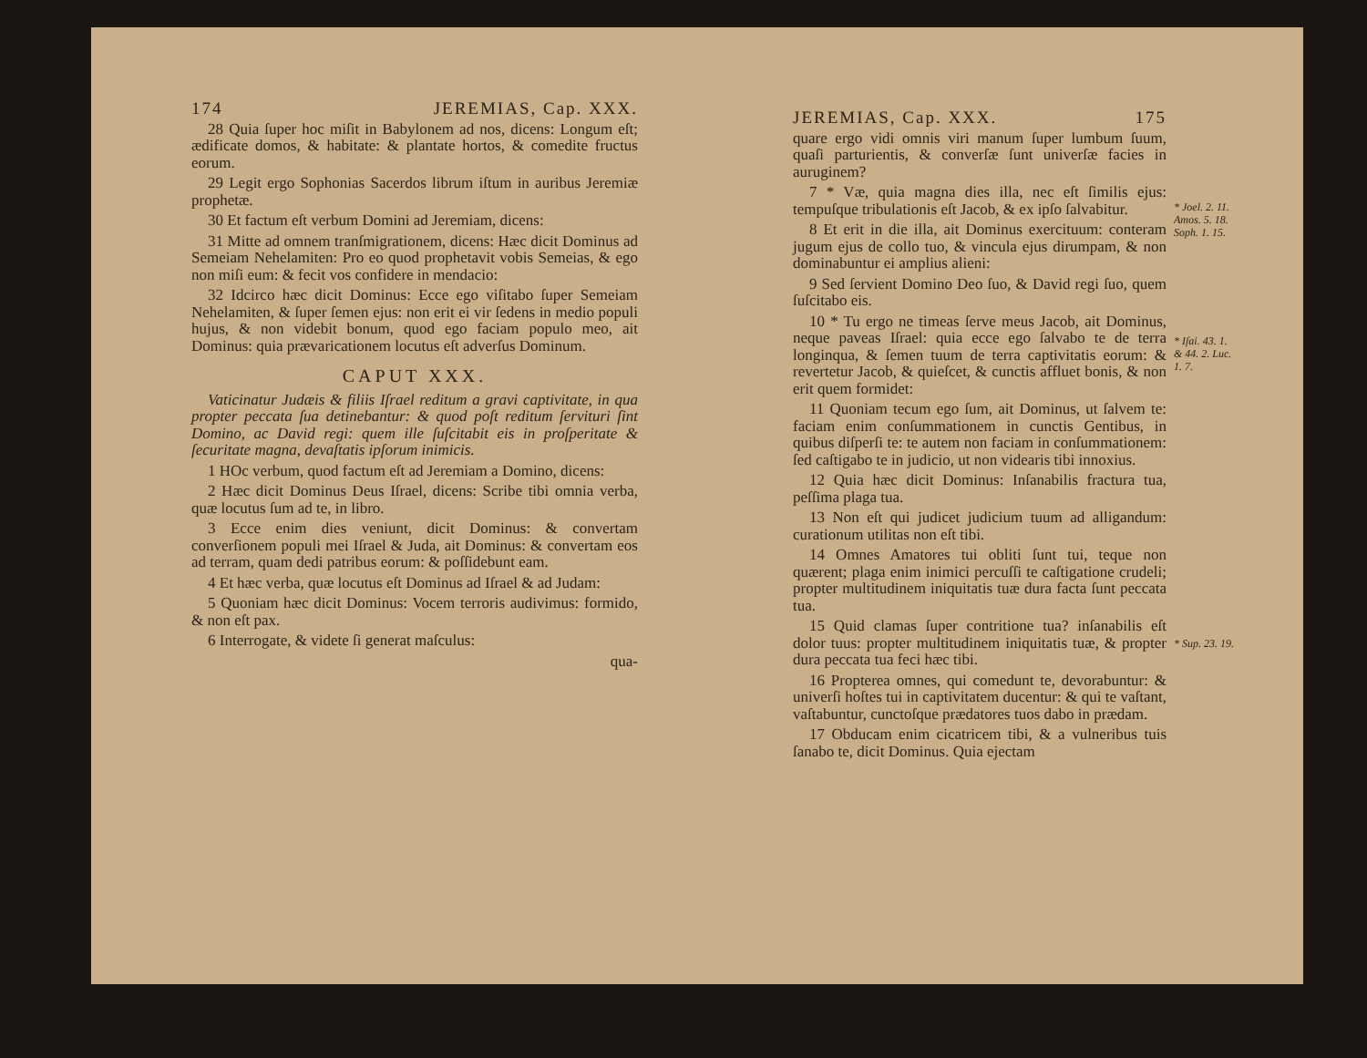174 JEREMIAS, Cap. XXX.
28 Quia ſuper hoc miſit in Babylonem ad nos, dicens: Longum eſt; ædificate domos, & habitate: & plantate hortos, & comedite fructus eorum.
29 Legit ergo Sophonias Sacerdos librum iſtum in auribus Jeremiæ prophetæ.
30 Et factum eſt verbum Domini ad Jeremiam, dicens:
31 Mitte ad omnem tranſmigrationem, dicens: Hæc dicit Dominus ad Semeiam Nehelamiten: Pro eo quod prophetavit vobis Semeias, & ego non miſi eum: & fecit vos confidere in mendacio:
32 Idcirco hæc dicit Dominus: Ecce ego viſitabo ſuper Semeiam Nehelamiten, & ſuper ſemen ejus: non erit ei vir ſedens in medio populi hujus, & non videbit bonum, quod ego faciam populo meo, ait Dominus: quia prævaricationem locutus eſt adverſus Dominum.
CAPUT XXX.
Vaticinatur Judæis & filiis Iſrael reditum a gravi captivitate, in qua propter peccata ſua detinebantur: & quod poſt reditum ſervituri ſint Domino, ac David regi: quem ille ſuſcitabit eis in proſperitate & ſecuritate magna, devaſtatis ipſorum inimicis.
1 HOc verbum, quod factum eſt ad Jeremiam a Domino, dicens:
2 Hæc dicit Dominus Deus Iſrael, dicens: Scribe tibi omnia verba, quæ locutus ſum ad te, in libro.
3 Ecce enim dies veniunt, dicit Dominus: & convertam converſionem populi mei Iſrael & Juda, ait Dominus: & convertam eos ad terram, quam dedi patribus eorum: & poſſidebunt eam.
4 Et hæc verba, quæ locutus eſt Dominus ad Iſrael & ad Judam:
5 Quoniam hæc dicit Dominus: Vocem terroris audivimus: formido, & non eſt pax.
6 Interrogate, & videte ſi generat maſculus:
qua-
JEREMIAS, Cap. XXX. 175
quare ergo vidi omnis viri manum ſuper lumbum ſuum, quaſi parturientis, & converſæ ſunt univerſæ facies in auruginem?
7 * Væ, quia magna dies illa, nec eſt ſimilis ejus: tempuſque tribulationis eſt Jacob, & ex ipſo ſalvabitur.
8 Et erit in die illa, ait Dominus exercituum: conteram jugum ejus de collo tuo, & vincula ejus dirumpam, & non dominabuntur ei amplius alieni:
9 Sed ſervient Domino Deo ſuo, & David regi ſuo, quem ſuſcitabo eis.
10 * Tu ergo ne timeas ſerve meus Jacob, ait Dominus, neque paveas Iſrael: quia ecce ego ſalvabo te de terra longinqua, & ſemen tuum de terra captivitatis eorum: & revertetur Jacob, & quieſcet, & cunctis affluet bonis, & non erit quem formidet:
11 Quoniam tecum ego ſum, ait Dominus, ut ſalvem te: faciam enim conſummationem in cunctis Gentibus, in quibus diſperſi te: te autem non faciam in conſummationem: ſed caſtigabo te in judicio, ut non videaris tibi innoxius.
12 Quia hæc dicit Dominus: Inſanabilis fractura tua, peſſima plaga tua.
13 Non eſt qui judicet judicium tuum ad alligandum: curationum utilitas non eſt tibi.
14 Omnes Amatores tui obliti ſunt tui, teque non quærent; plaga enim inimici percuſſi te caſtigatione crudeli; propter multitudinem iniquitatis tuæ dura facta ſunt peccata tua.
15 Quid clamas ſuper contritione tua? inſanabilis eſt dolor tuus: propter multitudinem iniquitatis tuæ, & propter dura peccata tua feci hæc tibi.
16 Propterea omnes, qui comedunt te, devorabuntur: & univerſi hoſtes tui in captivitatem ducentur: & qui te vaſtant, vaſtabuntur, cunctoſque prædatores tuos dabo in prædam.
17 Obducam enim cicatricem tibi, & a vulneribus tuis ſanabo te, dicit Dominus. Quia ejectam
* Joel. 2. 11. Amos. 5. 18. Soph. 1. 15.
* Iſai. 43. 1. & 44. 2. Luc. 1. 7.
* Sup. 23. 19.